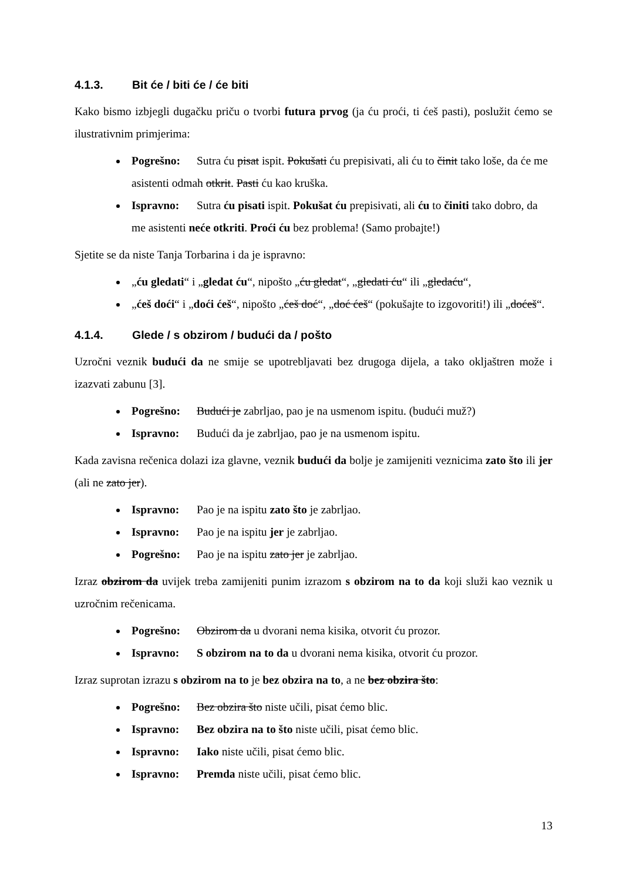4.1.3. Bit će / biti će / će biti
Kako bismo izbjegli dugačku priču o tvorbi futura prvog (ja ću proći, ti ćeš pasti), poslužit ćemo se ilustrativnim primjerima:
Pogrešno: Sutra ću pisat ispit. Pokušati ću prepisivati, ali ću to činit tako loše, da će me asistenti odmah otkrit. Pasti ću kao kruška.
Ispravno: Sutra ću pisati ispit. Pokušat ću prepisivati, ali ću to činiti tako dobro, da me asistenti neće otkriti. Proći ću bez problema! (Samo probajte!)
Sjetite se da niste Tanja Torbarina i da je ispravno:
„ću gledati“ i „gledat ću“, nipošto „ću gledat“, „gledati ću“ ili „gledaću“,
„ćeš doći“ i „doći ćeš“, nipošto „ćeš doć“, „doć ćeš“ (pokušajte to izgovoriti!) ili „doćeš“.
4.1.4. Glede / s obzirom / budući da / pošto
Uzročni veznik budući da ne smije se upotrebljavati bez drugoga dijela, a tako okljaštren može i izazvati zabunu [3].
Pogrešno: Budući je zabrljao, pao je na usmenom ispitu. (budući muž?)
Ispravno: Budući da je zabrljao, pao je na usmenom ispitu.
Kada zavisna rečenica dolazi iza glavne, veznik budući da bolje je zamijeniti veznicima zato što ili jer (ali ne zato jer).
Ispravno: Pao je na ispitu zato što je zabrljao.
Ispravno: Pao je na ispitu jer je zabrljao.
Pogrešno: Pao je na ispitu zato jer je zabrljao.
Izraz obzirom da uvijek treba zamijeniti punim izrazom s obzirom na to da koji služi kao veznik u uzročnim rečenicama.
Pogrešno: Obzirom da u dvorani nema kisika, otvorit ću prozor.
Ispravno: S obzirom na to da u dvorani nema kisika, otvorit ću prozor.
Izraz suprotan izrazu s obzirom na to je bez obzira na to, a ne bez obzira što:
Pogrešno: Bez obzira što niste učili, pisat ćemo blic.
Ispravno: Bez obzira na to što niste učili, pisat ćemo blic.
Ispravno: Iako niste učili, pisat ćemo blic.
Ispravno: Premda niste učili, pisat ćemo blic.
13